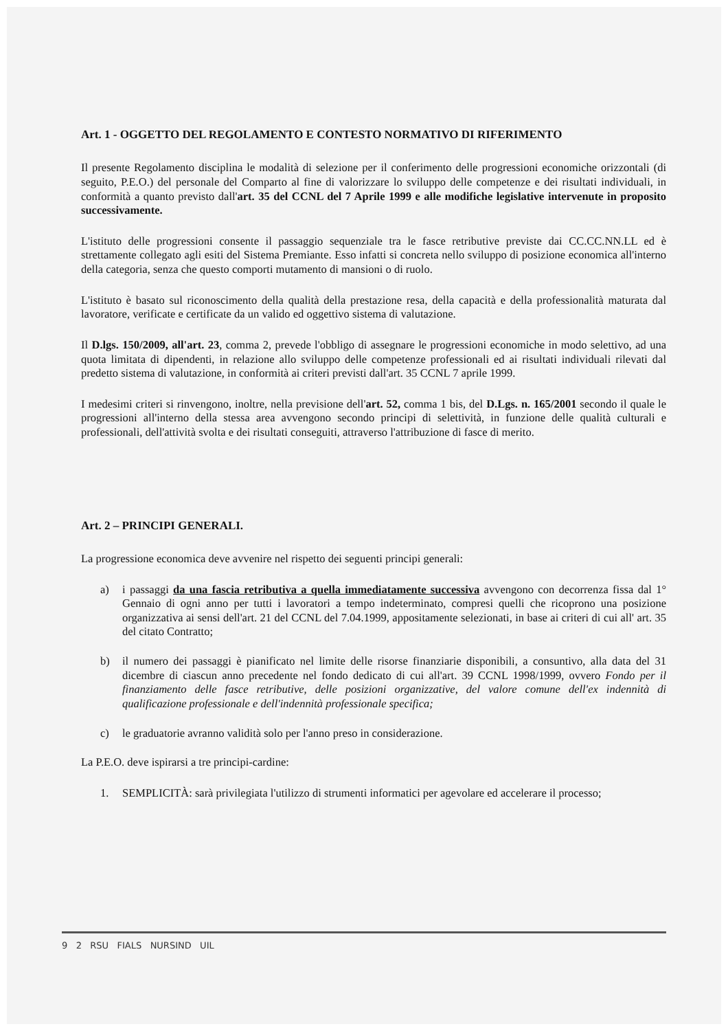Art. 1 - OGGETTO DEL REGOLAMENTO E CONTESTO NORMATIVO DI RIFERIMENTO
Il presente Regolamento disciplina le modalità di selezione per il conferimento delle progressioni economiche orizzontali (di seguito, P.E.O.) del personale del Comparto al fine di valorizzare lo sviluppo delle competenze e dei risultati individuali, in conformità a quanto previsto dall'art. 35 del CCNL del 7 Aprile 1999 e alle modifiche legislative intervenute in proposito successivamente.
L'istituto delle progressioni consente il passaggio sequenziale tra le fasce retributive previste dai CC.CC.NN.LL ed è strettamente collegato agli esiti del Sistema Premiante. Esso infatti si concreta nello sviluppo di posizione economica all'interno della categoria, senza che questo comporti mutamento di mansioni o di ruolo.
L'istituto è basato sul riconoscimento della qualità della prestazione resa, della capacità e della professionalità maturata dal lavoratore, verificate e certificate da un valido ed oggettivo sistema di valutazione.
Il D.lgs. 150/2009, all'art. 23, comma 2, prevede l'obbligo di assegnare le progressioni economiche in modo selettivo, ad una quota limitata di dipendenti, in relazione allo sviluppo delle competenze professionali ed ai risultati individuali rilevati dal predetto sistema di valutazione, in conformità ai criteri previsti dall'art. 35 CCNL 7 aprile 1999.
I medesimi criteri si rinvengono, inoltre, nella previsione dell'art. 52, comma 1 bis, del D.Lgs. n. 165/2001 secondo il quale le progressioni all'interno della stessa area avvengono secondo principi di selettività, in funzione delle qualità culturali e professionali, dell'attività svolta e dei risultati conseguiti, attraverso l'attribuzione di fasce di merito.
Art. 2 – PRINCIPI GENERALI.
La progressione economica deve avvenire nel rispetto dei seguenti principi generali:
a) i passaggi da una fascia retributiva a quella immediatamente successiva avvengono con decorrenza fissa dal 1° Gennaio di ogni anno per tutti i lavoratori a tempo indeterminato, compresi quelli che ricoprono una posizione organizzativa ai sensi dell'art. 21 del CCNL del 7.04.1999, appositamente selezionati, in base ai criteri di cui all' art. 35 del citato Contratto;
b) il numero dei passaggi è pianificato nel limite delle risorse finanziarie disponibili, a consuntivo, alla data del 31 dicembre di ciascun anno precedente nel fondo dedicato di cui all'art. 39 CCNL 1998/1999, ovvero Fondo per il finanziamento delle fasce retributive, delle posizioni organizzative, del valore comune dell'ex indennità di qualificazione professionale e dell'indennità professionale specifica;
c) le graduatorie avranno validità solo per l'anno preso in considerazione.
La P.E.O. deve ispirarsi a tre principi-cardine:
1. SEMPLICITÀ: sarà privilegiata l'utilizzo di strumenti informatici per agevolare ed accelerare il processo;
9 2 RSU FIALS NURSIND UIL